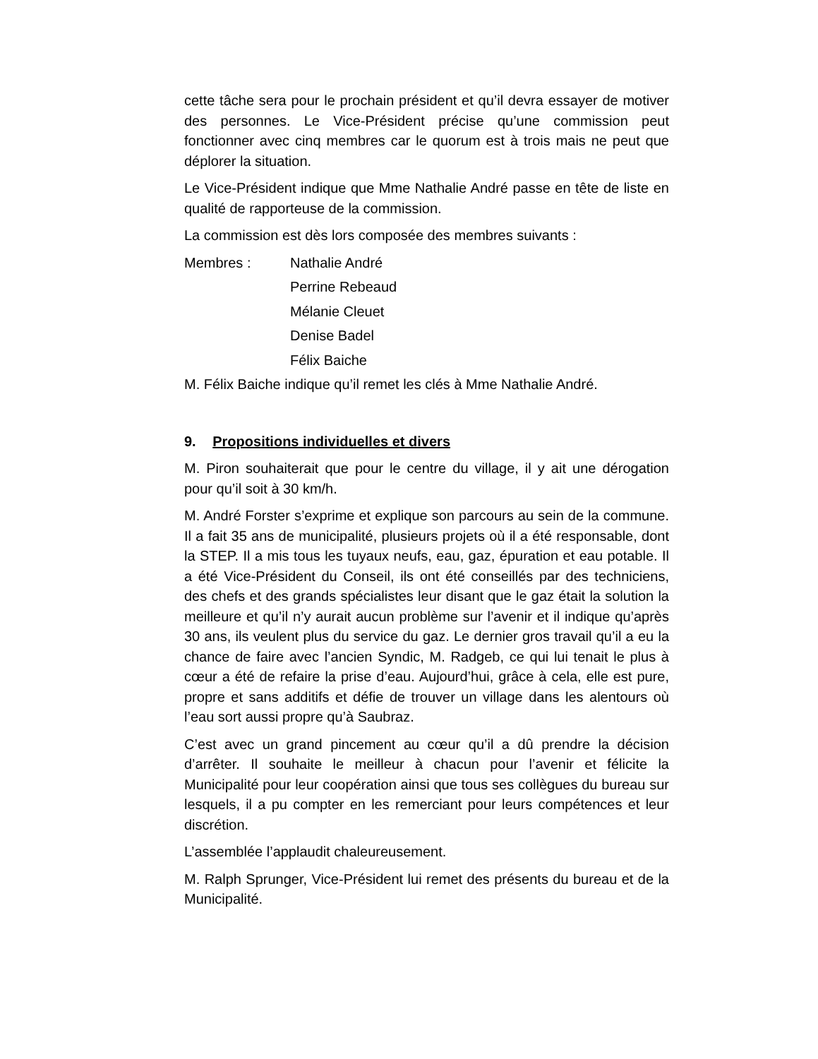cette tâche sera pour le prochain président et qu’il devra essayer de motiver des personnes. Le Vice-Président précise qu’une commission peut fonctionner avec cinq membres car le quorum est à trois mais ne peut que déplorer la situation.
Le Vice-Président indique que Mme Nathalie André passe en tête de liste en qualité de rapporteuse de la commission.
La commission est dès lors composée des membres suivants :
Membres : Nathalie André
Perrine Rebeaud
Mélanie Cleuet
Denise Badel
Félix Baiche
M. Félix Baiche indique qu’il remet les clés à Mme Nathalie André.
9. Propositions individuelles et divers
M. Piron souhaiterait que pour le centre du village, il y ait une dérogation pour qu’il soit à 30 km/h.
M. André Forster s’exprime et explique son parcours au sein de la commune. Il a fait 35 ans de municipalité, plusieurs projets où il a été responsable, dont la STEP. Il a mis tous les tuyaux neufs, eau, gaz, épuration et eau potable. Il a été Vice-Président du Conseil, ils ont été conseillés par des techniciens, des chefs et des grands spécialistes leur disant que le gaz était la solution la meilleure et qu’il n’y aurait aucun problème sur l’avenir et il indique qu’après 30 ans, ils veulent plus du service du gaz. Le dernier gros travail qu’il a eu la chance de faire avec l’ancien Syndic, M. Radgeb, ce qui lui tenait le plus à cœur a été de refaire la prise d’eau. Aujourd’hui, grâce à cela, elle est pure, propre et sans additifs et défie de trouver un village dans les alentours où l’eau sort aussi propre qu’à Saubraz.
C’est avec un grand pincement au cœur qu’il a dû prendre la décision d’arrêter. Il souhaite le meilleur à chacun pour l’avenir et félicite la Municipalité pour leur coopération ainsi que tous ses collègues du bureau sur lesquels, il a pu compter en les remerciant pour leurs compétences et leur discrétion.
L’assemblée l’applaudit chaleureusement.
M. Ralph Sprunger, Vice-Président lui remet des présents du bureau et de la Municipalité.